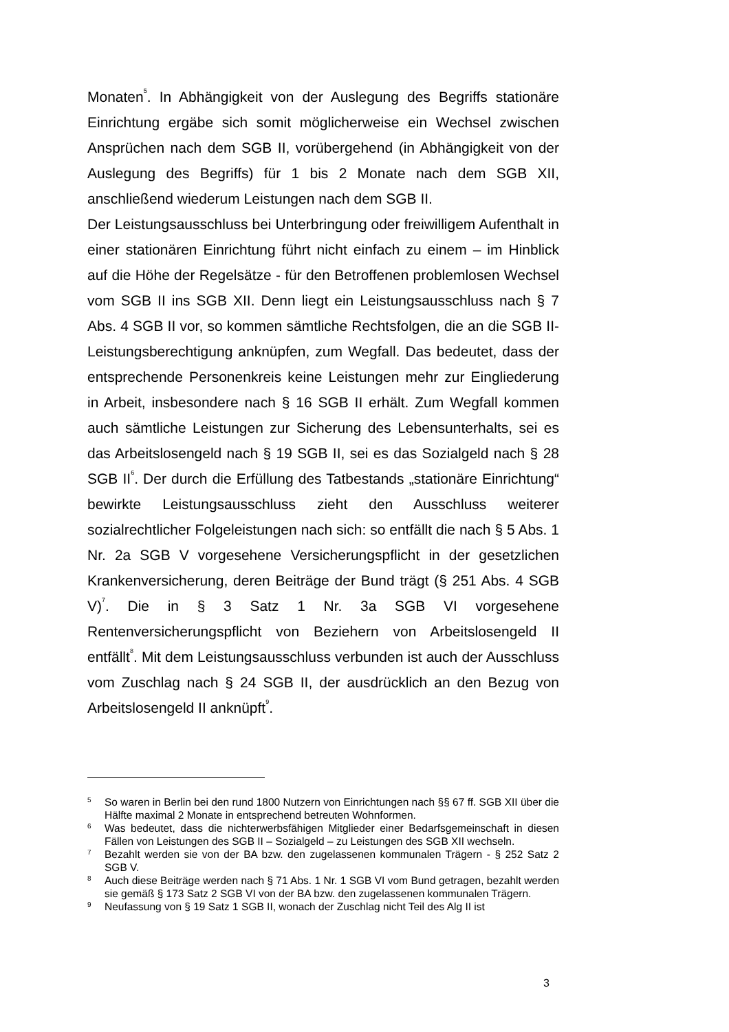Monaten<sup>5</sup>. In Abhängigkeit von der Auslegung des Begriffs stationäre Einrichtung ergäbe sich somit möglicherweise ein Wechsel zwischen Ansprüchen nach dem SGB II, vorübergehend (in Abhängigkeit von der Auslegung des Begriffs) für 1 bis 2 Monate nach dem SGB XII, anschließend wiederum Leistungen nach dem SGB II.
Der Leistungsausschluss bei Unterbringung oder freiwilligem Aufenthalt in einer stationären Einrichtung führt nicht einfach zu einem – im Hinblick auf die Höhe der Regelsätze - für den Betroffenen problemlosen Wechsel vom SGB II ins SGB XII. Denn liegt ein Leistungsausschluss nach § 7 Abs. 4 SGB II vor, so kommen sämtliche Rechtsfolgen, die an die SGB II-Leistungsberechtigung anknüpfen, zum Wegfall. Das bedeutet, dass der entsprechende Personenkreis keine Leistungen mehr zur Eingliederung in Arbeit, insbesondere nach § 16 SGB II erhält. Zum Wegfall kommen auch sämtliche Leistungen zur Sicherung des Lebensunterhalts, sei es das Arbeitslosengeld nach § 19 SGB II, sei es das Sozialgeld nach § 28 SGB II<sup>6</sup>. Der durch die Erfüllung des Tatbestands „stationäre Einrichtung“ bewirkte Leistungsausschluss zieht den Ausschluss weiterer sozialrechtlicher Folgeleistungen nach sich: so entfällt die nach § 5 Abs. 1 Nr. 2a SGB V vorgesehene Versicherungspflicht in der gesetzlichen Krankenversicherung, deren Beiträge der Bund trägt (§ 251 Abs. 4 SGB V)<sup>7</sup>. Die in § 3 Satz 1 Nr. 3a SGB VI vorgesehene Rentenversicherungspflicht von Beziehern von Arbeitslosengeld II entfällt<sup>8</sup>. Mit dem Leistungsausschluss verbunden ist auch der Ausschluss vom Zuschlag nach § 24 SGB II, der ausdrücklich an den Bezug von Arbeitslosengeld II anknüpft<sup>9</sup>.
5 So waren in Berlin bei den rund 1800 Nutzern von Einrichtungen nach §§ 67 ff. SGB XII über die Hälfte maximal 2 Monate in entsprechend betreuten Wohnformen.
6 Was bedeutet, dass die nichterwerbsfähigen Mitglieder einer Bedarfsgemeinschaft in diesen Fällen von Leistungen des SGB II – Sozialgeld – zu Leistungen des SGB XII wechseln.
7 Bezahlt werden sie von der BA bzw. den zugelassenen kommunalen Trägern - § 252 Satz 2 SGB V.
8 Auch diese Beiträge werden nach § 71 Abs. 1 Nr. 1 SGB VI vom Bund getragen, bezahlt werden sie gemäß § 173 Satz 2 SGB VI von der BA bzw. den zugelassenen kommunalen Trägern.
9 Neufassung von § 19 Satz 1 SGB II, wonach der Zuschlag nicht Teil des Alg II ist
3